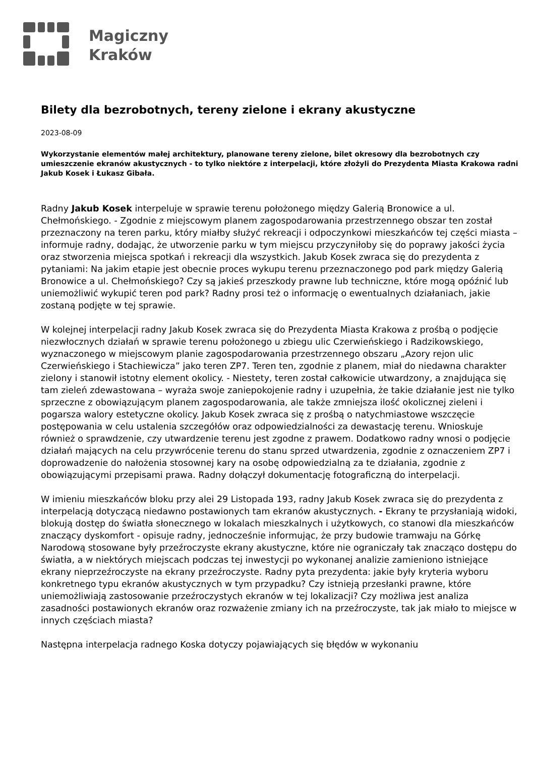Magiczny
Kraków
Bilety dla bezrobotnych, tereny zielone i ekrany akustyczne
2023-08-09
Wykorzystanie elementów małej architektury, planowane tereny zielone, bilet okresowy dla bezrobotnych czy umieszczenie ekranów akustycznych - to tylko niektóre z interpelacji, które złożyli do Prezydenta Miasta Krakowa radni Jakub Kosek i Łukasz Gibała.
Radny Jakub Kosek interpeluje w sprawie terenu położonego między Galerią Bronowice a ul. Chełmońskiego. - Zgodnie z miejscowym planem zagospodarowania przestrzennego obszar ten został przeznaczony na teren parku, który miałby służyć rekreacji i odpoczynkowi mieszkańców tej części miasta – informuje radny, dodając, że utworzenie parku w tym miejscu przyczyniłoby się do poprawy jakości życia oraz stworzenia miejsca spotkań i rekreacji dla wszystkich. Jakub Kosek zwraca się do prezydenta z pytaniami: Na jakim etapie jest obecnie proces wykupu terenu przeznaczonego pod park między Galerią Bronowice a ul. Chełmońskiego? Czy są jakieś przeszkody prawne lub techniczne, które mogą opóźnić lub uniemożliwić wykupić teren pod park? Radny prosi też o informację o ewentualnych działaniach, jakie zostaną podjęte w tej sprawie.
W kolejnej interpelacji radny Jakub Kosek zwraca się do Prezydenta Miasta Krakowa z prośbą o podjęcie niezwłocznych działań w sprawie terenu położonego u zbiegu ulic Czerwieńskiego i Radzikowskiego, wyznaczonego w miejscowym planie zagospodarowania przestrzennego obszaru „Azory rejon ulic Czerwieńskiego i Stachiewicza” jako teren ZP7. Teren ten, zgodnie z planem, miał do niedawna charakter zielony i stanowił istotny element okolicy. - Niestety, teren został całkowicie utwardzony, a znajdująca się tam zieleń zdewastowana – wyraża swoje zaniepokojenie radny i uzupełnia, że takie działanie jest nie tylko sprzeczne z obowiązującym planem zagospodarowania, ale także zmniejsza ilość okolicznej zieleni i pogarsza walory estetyczne okolicy. Jakub Kosek zwraca się z prośbą o natychmiastowe wszczęcie postępowania w celu ustalenia szczegółów oraz odpowiedzialności za dewastację terenu. Wnioskuje również o sprawdzenie, czy utwardzenie terenu jest zgodne z prawem. Dodatkowo radny wnosi o podjęcie działań mających na celu przywrócenie terenu do stanu sprzed utwardzenia, zgodnie z oznaczeniem ZP7 i doprowadzenie do nałożenia stosownej kary na osobę odpowiedzialną za te działania, zgodnie z obowiązującymi przepisami prawa. Radny dołączył dokumentację fotograficzną do interpelacji.
W imieniu mieszkańców bloku przy alei 29 Listopada 193, radny Jakub Kosek zwraca się do prezydenta z interpelacją dotyczącą niedawno postawionych tam ekranów akustycznych. - Ekrany te przysłaniają widoki, blokują dostęp do światła słonecznego w lokalach mieszkalnych i użytkowych, co stanowi dla mieszkańców znaczący dyskomfort - opisuje radny, jednocześnie informując, że przy budowie tramwaju na Górkę Narodową stosowane były przeźroczyste ekrany akustyczne, które nie ograniczały tak znacząco dostępu do światła, a w niektórych miejscach podczas tej inwestycji po wykonanej analizie zamieniono istniejące ekrany nieprzeźroczyste na ekrany przeźroczyste. Radny pyta prezydenta: jakie były kryteria wyboru konkretnego typu ekranów akustycznych w tym przypadku? Czy istnieją przesłanki prawne, które uniemożliwiają zastosowanie przeźroczystych ekranów w tej lokalizacji? Czy możliwa jest analiza zasadności postawionych ekranów oraz rozważenie zmiany ich na przeźroczyste, tak jak miało to miejsce w innych częściach miasta?
Następna interpelacja radnego Koska dotyczy pojawiających się błędów w wykonaniu